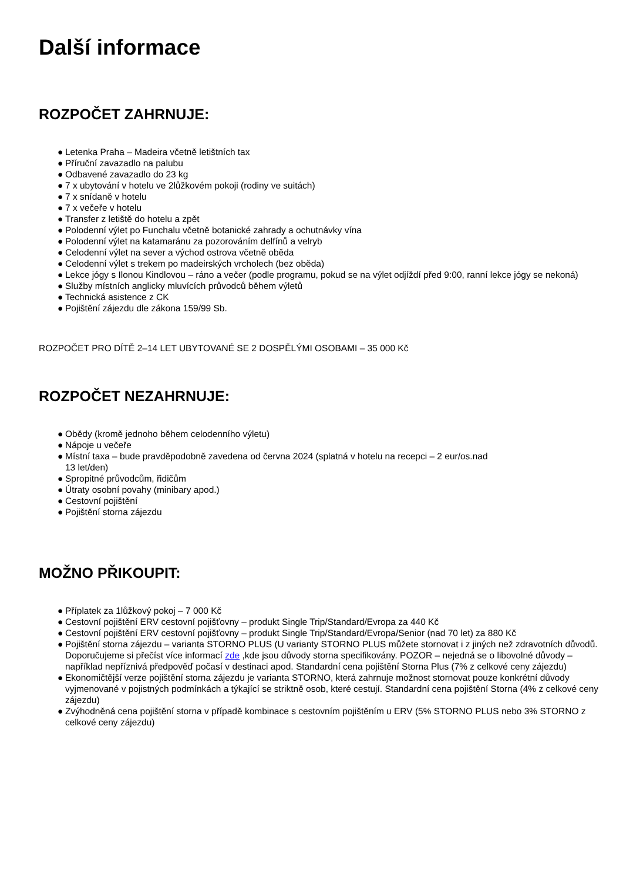Další informace
ROZPOČET ZAHRNUJE:
● Letenka Praha – Madeira včetně letištních tax
● Příruční zavazadlo na palubu
● Odbavené zavazadlo do 23 kg
● 7 x ubytování v hotelu ve 2lůžkovém pokoji (rodiny ve suitách)
● 7 x snídaně v hotelu
● 7 x večeře v hotelu
● Transfer z letiště do hotelu a zpět
● Polodenní výlet po Funchalu včetně botanické zahrady a ochutnávky vína
● Polodenní výlet na katamaránu za pozorováním delfínů a velryb
● Celodenní výlet na sever a východ ostrova včetně oběda
● Celodenní výlet s trekem po madeirských vrcholech (bez oběda)
● Lekce jógy s Ilonou Kindlovou – ráno a večer (podle programu, pokud se na výlet odjíždí před 9:00, ranní lekce jógy se nekoná)
● Služby místních anglicky mluvících průvodců během výletů
● Technická asistence z CK
● Pojištění zájezdu dle zákona 159/99 Sb.
ROZPOČET PRO DÍTĚ 2–14 LET UBYTOVANÉ SE 2 DOSPĚLÝMI OSOBAMI – 35 000 Kč
ROZPOČET NEZAHRNUJE:
● Obědy (kromě jednoho během celodenního výletu)
● Nápoje u večeře
● Místní taxa – bude pravděpodobně zavedena od června 2024 (splatná v hotelu na recepci – 2 eur/os.nad
13 let/den)
● Spropitné průvodcům, řidičům
● Útraty osobní povahy (minibary apod.)
● Cestovní pojištění
● Pojištění storna zájezdu
MOŽNO PŘIKOUPIT:
● Příplatek za 1lůžkový pokoj – 7 000 Kč
● Cestovní pojištění ERV cestovní pojišťovny – produkt Single Trip/Standard/Evropa za 440 Kč
● Cestovní pojištění ERV cestovní pojišťovny – produkt Single Trip/Standard/Evropa/Senior (nad 70 let) za 880 Kč
● Pojištění storna zájezdu – varianta STORNO PLUS (U varianty STORNO PLUS můžete stornovat i z jiných než zdravotních důvodů. Doporučujeme si přečíst více informací zde ,kde jsou důvody storna specifikovány. POZOR – nejedná se o libovolné důvody – například nepříznivá předpověď počasí v destinaci apod. Standardní cena pojištění Storna Plus (7% z celkové ceny zájezdu)
● Ekonomičtější verze pojištění storna zájezdu je varianta STORNO, která zahrnuje možnost stornovat pouze konkrétní důvody vyjmenované v pojistných podmínkách a týkající se striktně osob, které cestují. Standardní cena pojištění Storna (4% z celkové ceny zájezdu)
● Zvýhodněná cena pojištění storna v případě kombinace s cestovním pojištěním u ERV (5% STORNO PLUS nebo 3% STORNO z celkové ceny zájezdu)